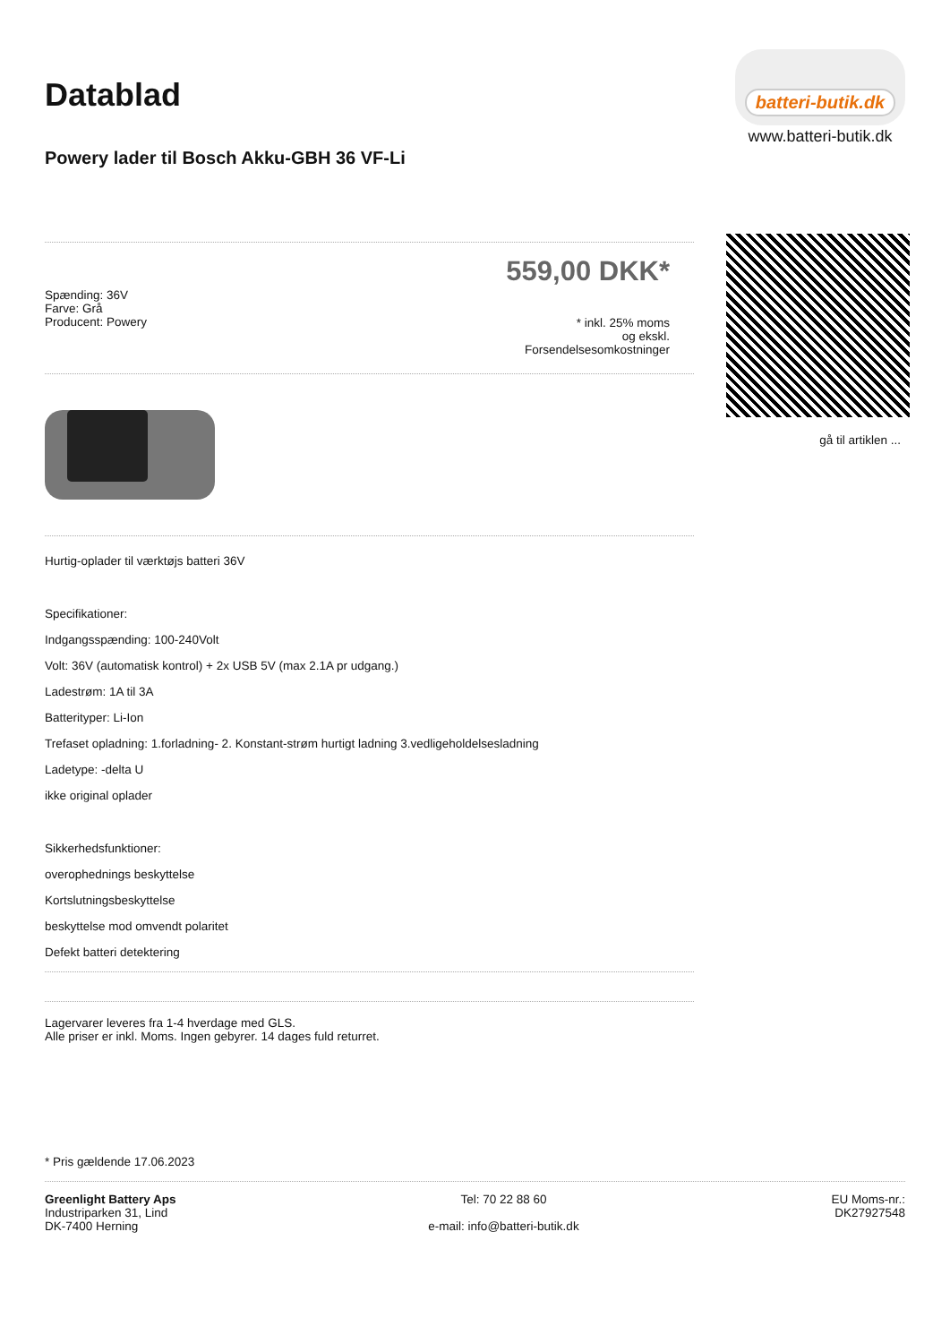batteri-butik.dk
www.batteri-butik.dk
gå til artiklen ...
Datablad
Powery lader til Bosch Akku-GBH 36 VF-Li
Spænding: 36V
Farve: Grå
Producent: Powery
559,00 DKK*
* inkl. 25% moms
og ekskl.
Forsendelsesomkostninger
Hurtig-oplader til værktøjs batteri 36V
Specifikationer:
Indgangsspænding: 100-240Volt
Volt: 36V (automatisk kontrol) + 2x USB 5V (max 2.1A pr udgang.)
Ladestrøm: 1A til 3A
Batterityper: Li-Ion
Trefaset opladning: 1.forladning- 2. Konstant-strøm hurtigt ladning 3.vedligeholdelsesladning
Ladetype: -delta U
ikke original oplader
Sikkerhedsfunktioner:
overophednings beskyttelse
Kortslutningsbeskyttelse
beskyttelse mod omvendt polaritet
Defekt batteri detektering
Lagervarer leveres fra 1-4 hverdage med GLS.
Alle priser er inkl. Moms. Ingen gebyrer. 14 dages fuld returret.
* Pris gældende 17.06.2023
Greenlight Battery Aps
Industriparken 31, Lind
DK-7400 Herning
Tel: 70 22 88 60
e-mail: info@batteri-butik.dk
EU Moms-nr.:
DK27927548